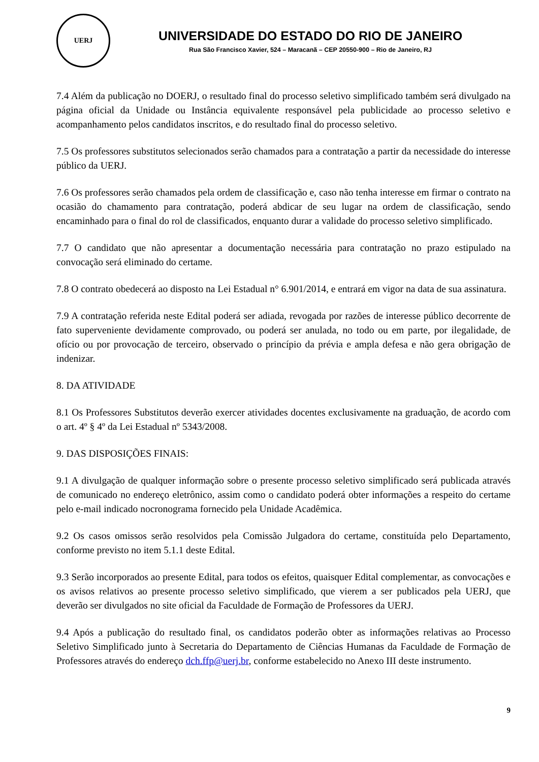UERJ
UNIVERSIDADE DO ESTADO DO RIO DE JANEIRO
Rua São Francisco Xavier, 524 – Maracanã – CEP 20550-900 – Rio de Janeiro, RJ
7.4 Além da publicação no DOERJ, o resultado final do processo seletivo simplificado também será divulgado na página oficial da Unidade ou Instância equivalente responsável pela publicidade ao processo seletivo e acompanhamento pelos candidatos inscritos, e do resultado final do processo seletivo.
7.5 Os professores substitutos selecionados serão chamados para a contratação a partir da necessidade do interesse público da UERJ.
7.6 Os professores serão chamados pela ordem de classificação e, caso não tenha interesse em firmar o contrato na ocasião do chamamento para contratação, poderá abdicar de seu lugar na ordem de classificação, sendo encaminhado para o final do rol de classificados, enquanto durar a validade do processo seletivo simplificado.
7.7 O candidato que não apresentar a documentação necessária para contratação no prazo estipulado na convocação será eliminado do certame.
7.8 O contrato obedecerá ao disposto na Lei Estadual n° 6.901/2014, e entrará em vigor na data de sua assinatura.
7.9 A contratação referida neste Edital poderá ser adiada, revogada por razões de interesse público decorrente de fato superveniente devidamente comprovado, ou poderá ser anulada, no todo ou em parte, por ilegalidade, de ofício ou por provocação de terceiro, observado o princípio da prévia e ampla defesa e não gera obrigação de indenizar.
8. DA ATIVIDADE
8.1 Os Professores Substitutos deverão exercer atividades docentes exclusivamente na graduação, de acordo com o art. 4º § 4º da Lei Estadual nº 5343/2008.
9. DAS DISPOSIÇÕES FINAIS:
9.1 A divulgação de qualquer informação sobre o presente processo seletivo simplificado será publicada através de comunicado no endereço eletrônico, assim como o candidato poderá obter informações a respeito do certame pelo e-mail indicado nocronograma fornecido pela Unidade Acadêmica.
9.2 Os casos omissos serão resolvidos pela Comissão Julgadora do certame, constituída pelo Departamento, conforme previsto no item 5.1.1 deste Edital.
9.3 Serão incorporados ao presente Edital, para todos os efeitos, quaisquer Edital complementar, as convocações e os avisos relativos ao presente processo seletivo simplificado, que vierem a ser publicados pela UERJ, que deverão ser divulgados no site oficial da Faculdade de Formação de Professores da UERJ.
9.4 Após a publicação do resultado final, os candidatos poderão obter as informações relativas ao Processo Seletivo Simplificado junto à Secretaria do Departamento de Ciências Humanas da Faculdade de Formação de Professores através do endereço dch.ffp@uerj.br, conforme estabelecido no Anexo III deste instrumento.
9